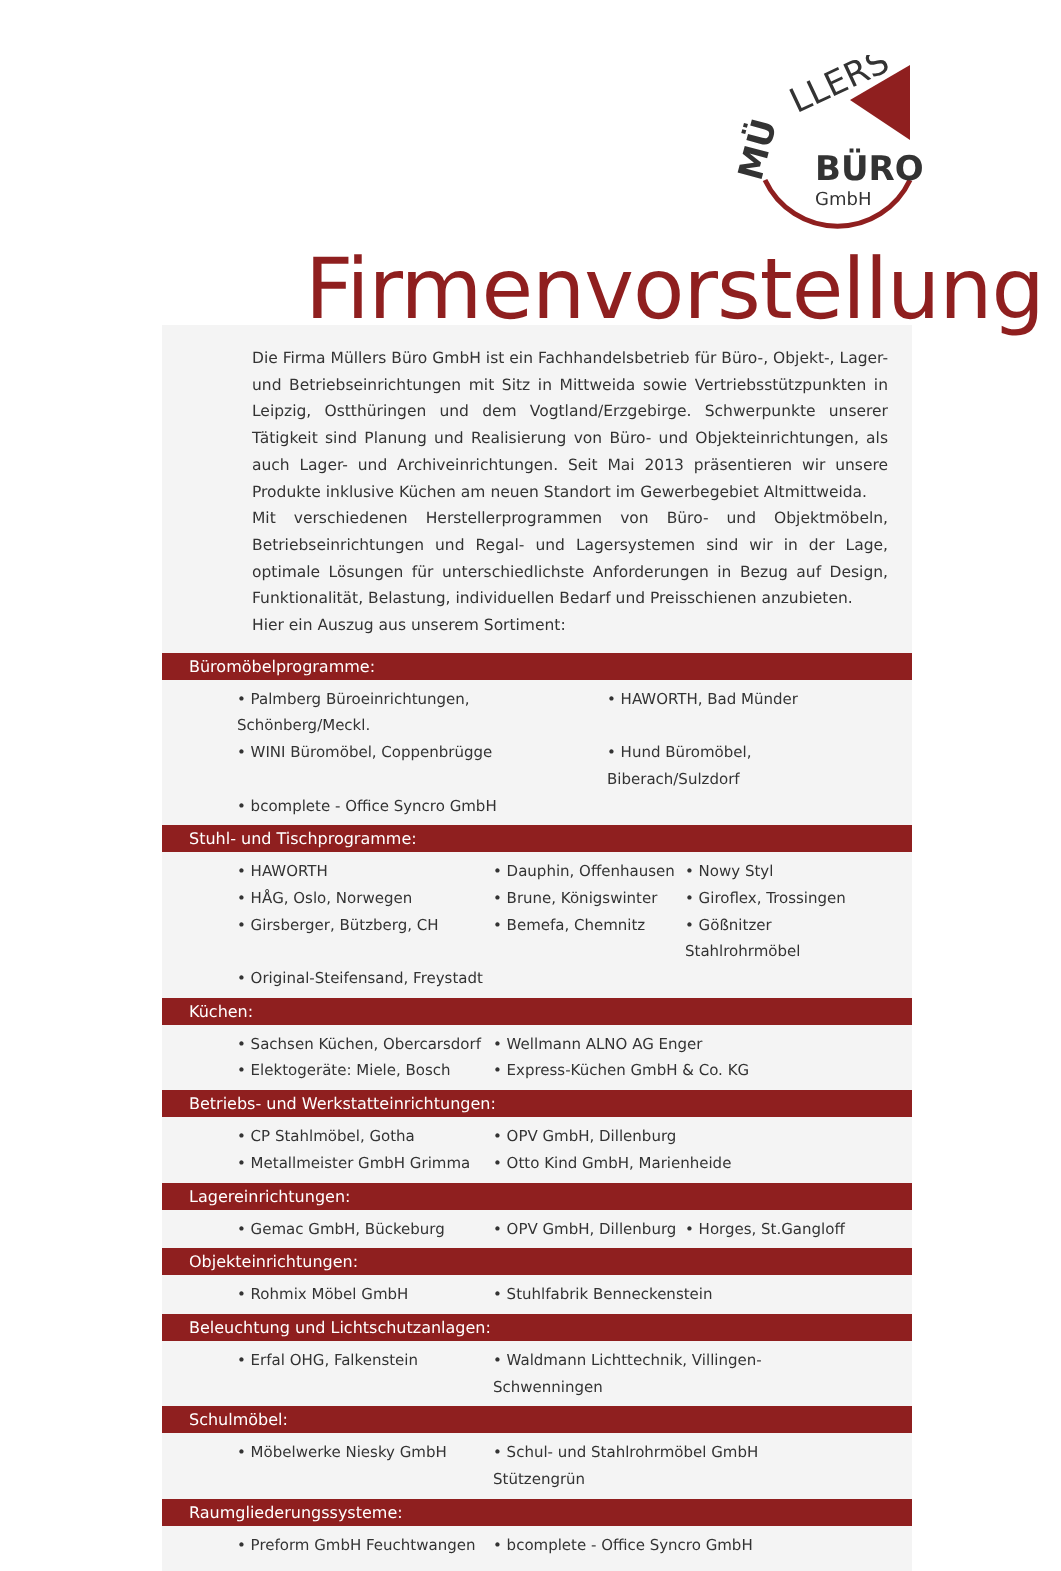MÜ
LLERS
BÜRO
GmbH
Firmenvorstellung
Die Firma Müllers Büro GmbH ist ein Fachhandelsbetrieb für Büro-, Objekt-, Lager- und Betriebseinrichtungen mit Sitz in Mittweida sowie Vertriebsstützpunkten in Leipzig, Ostthüringen und dem Vogtland/Erzgebirge. Schwerpunkte unserer Tätigkeit sind Planung und Realisierung von Büro- und Objekteinrichtungen, als auch Lager- und Archiveinrichtungen. Seit Mai 2013 präsentieren wir unsere Produkte inklusive Küchen am neuen Standort im Gewerbegebiet Altmittweida.
Mit verschiedenen Herstellerprogrammen von Büro- und Objektmöbeln, Betriebseinrichtungen und Regal- und Lagersystemen sind wir in der Lage, optimale Lösungen für unterschiedlichste Anforderungen in Bezug auf Design, Funktionalität, Belastung, individuellen Bedarf und Preisschienen anzubieten.
Hier ein Auszug aus unserem Sortiment:
Büromöbelprogramme:
• Palmberg Büroeinrichtungen, Schönberg/Meckl.
• HAWORTH, Bad Münder
• WINI Büromöbel, Coppenbrügge
• Hund Büromöbel, Biberach/Sulzdorf
• bcomplete - Office Syncro GmbH
Stuhl- und Tischprogramme:
• HAWORTH
• Dauphin, Offenhausen
• Nowy Styl
• HÅG, Oslo, Norwegen
• Brune, Königswinter
• Giroflex, Trossingen
• Girsberger, Bützberg, CH
• Bemefa, Chemnitz
• Gößnitzer Stahlrohrmöbel
• Original-Steifensand, Freystadt
Küchen:
• Sachsen Küchen, Obercarsdorf
• Wellmann ALNO AG Enger
• Elektogeräte: Miele, Bosch
• Express-Küchen GmbH & Co. KG
Betriebs- und Werkstatteinrichtungen:
• CP Stahlmöbel, Gotha
• OPV GmbH, Dillenburg
• Metallmeister GmbH Grimma
• Otto Kind GmbH, Marienheide
Lagereinrichtungen:
• Gemac GmbH, Bückeburg
• OPV GmbH, Dillenburg
• Horges, St.Gangloff
Objekteinrichtungen:
• Rohmix Möbel GmbH
• Stuhlfabrik Benneckenstein
Beleuchtung und Lichtschutzanlagen:
• Erfal OHG, Falkenstein
• Waldmann Lichttechnik, Villingen-Schwenningen
Schulmöbel:
• Möbelwerke Niesky GmbH
• Schul- und Stahlrohrmöbel GmbH Stützengrün
Raumgliederungssysteme:
• Preform GmbH Feuchtwangen
• bcomplete - Office Syncro GmbH